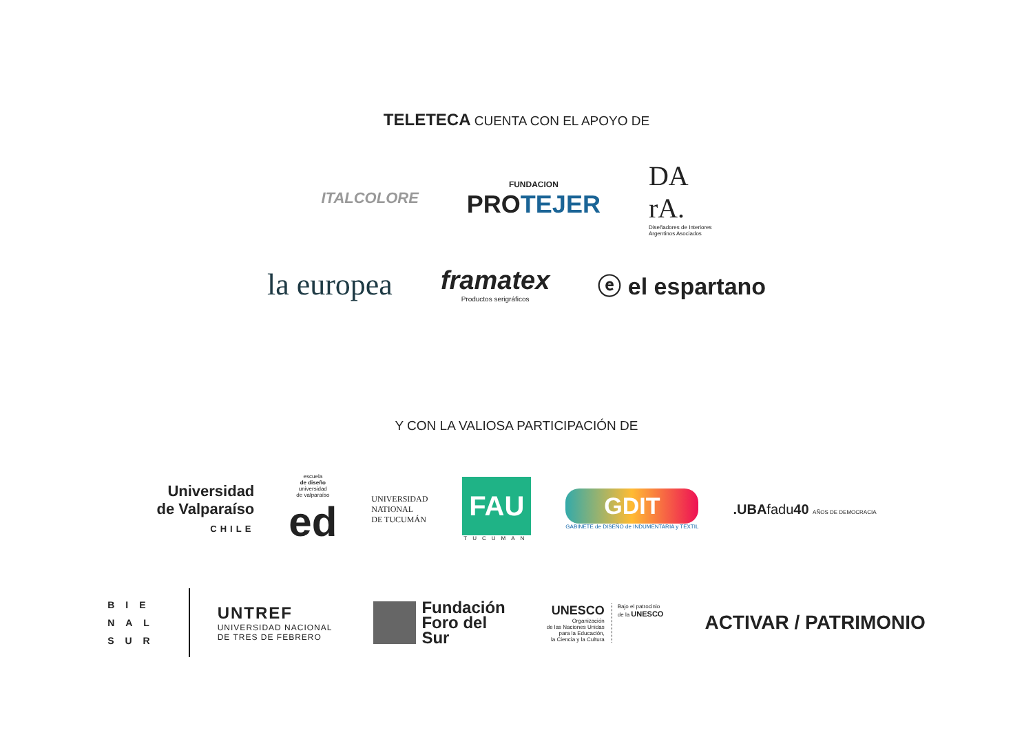TELETECA CUENTA CON EL APOYO DE
ITALCOLORE
FUNDACION
PROTEJER
DA
rA.
Diseñadores de Interiores
Argentinos Asociados
la europea
framatex
Productos serigráficos
ⓔ el espartano
Y CON LA VALIOSA PARTICIPACIÓN DE
Universidad
de Valparaíso
CHILE
escuela
de diseño
universidad
de valparaíso
ed
UNIVERSIDAD
NATIONAL
DE TUCUMÁN
FAU
TUCUMAN
GDIT
GABINETE de DISEÑO de INDUMENTARIA y TEXTIL
.UBAfadu40 AÑOS DE DEMOCRACIA
BIE
NAL
SUR
UNTREF
UNIVERSIDAD NACIONAL
DE TRES DE FEBRERO
Fundación
Foro del
Sur
UNESCO
Organización
de las Naciones Unidas
para la Educación,
la Ciencia y la Cultura
Bajo el patrocinio
de la UNESCO
ACTIVAR / PATRIMONIO